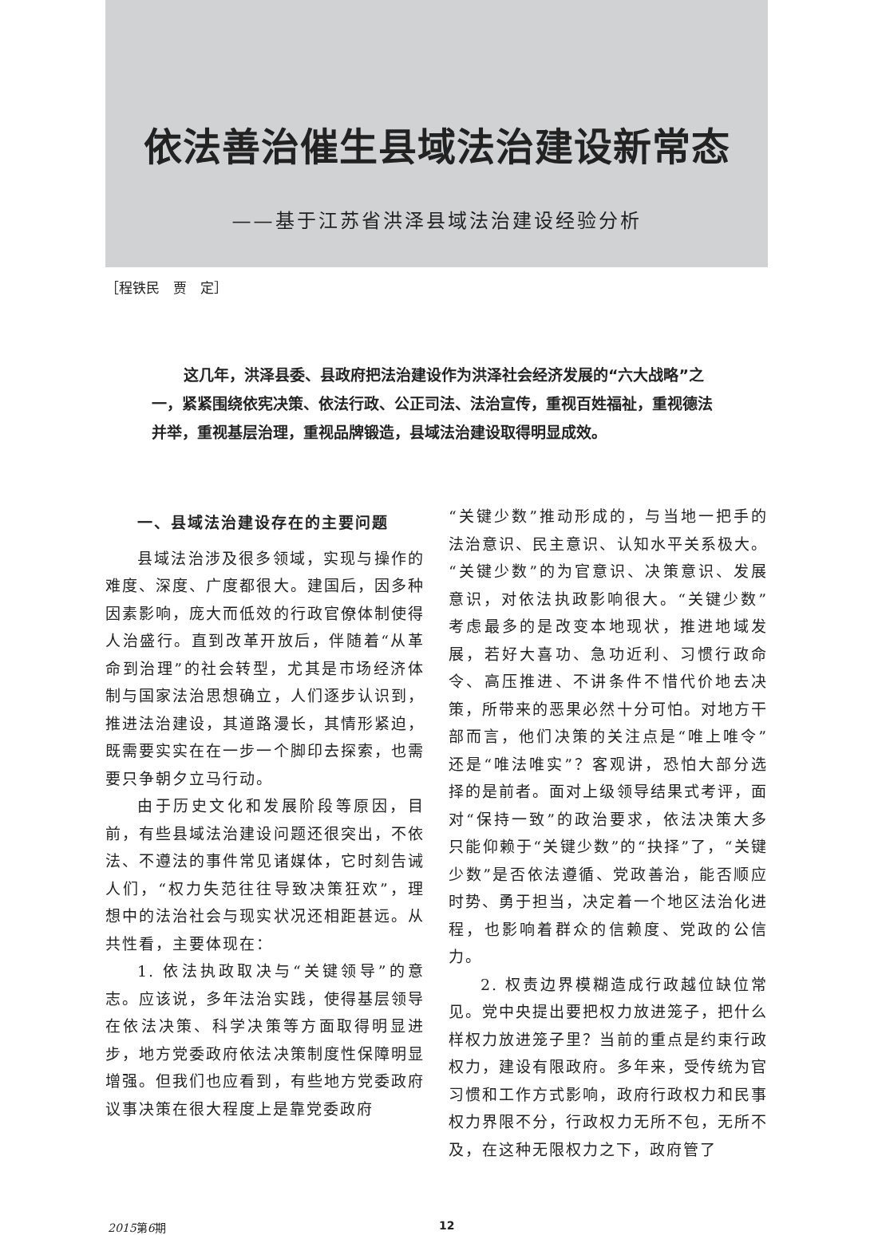依法善治催生县域法治建设新常态
——基于江苏省洪泽县域法治建设经验分析
［程铁民　贾　定］
这几年，洪泽县委、县政府把法治建设作为洪泽社会经济发展的“六大战略”之一，紧紧围绕依宪决策、依法行政、公正司法、法治宣传，重视百姓福祉，重视德法并举，重视基层治理，重视品牌锻造，县域法治建设取得明显成效。
一、县域法治建设存在的主要问题
县域法治涉及很多领域，实现与操作的难度、深度、广度都很大。建国后，因多种因素影响，庞大而低效的行政官僚体制使得人治盛行。直到改革开放后，伴随着“从革命到治理”的社会转型，尤其是市场经济体制与国家法治思想确立，人们逐步认识到，推进法治建设，其道路漫长，其情形紧迫，既需要实实在在一步一个脚印去探索，也需要只争朝夕立马行动。
由于历史文化和发展阶段等原因，目前，有些县域法治建设问题还很突出，不依法、不遵法的事件常见诸媒体，它时刻告诫人们，“权力失范往往导致决策狂欢”，理想中的法治社会与现实状况还相距甚远。从共性看，主要体现在：
1. 依法执政取决与“关键领导”的意志。应该说，多年法治实践，使得基层领导在依法决策、科学决策等方面取得明显进步，地方党委政府依法决策制度性保障明显增强。但我们也应看到，有些地方党委政府议事决策在很大程度上是靠党委政府
“关键少数”推动形成的，与当地一把手的法治意识、民主意识、认知水平关系极大。“关键少数”的为官意识、决策意识、发展意识，对依法执政影响很大。“关键少数”考虑最多的是改变本地现状，推进地域发展，若好大喜功、急功近利、习惯行政命令、高压推进、不讲条件不惜代价地去决策，所带来的恶果必然十分可怕。对地方干部而言，他们决策的关注点是“唯上唯令”还是“唯法唯实”？客观讲，恐怕大部分选择的是前者。面对上级领导结果式考评，面对“保持一致”的政治要求，依法决策大多只能仰赖于“关键少数”的“抉择”了，“关键少数”是否依法遵循、党政善治，能否顺应时势、勇于担当，决定着一个地区法治化进程，也影响着群众的信赖度、党政的公信力。
2. 权责边界模糊造成行政越位缺位常见。党中央提出要把权力放进笼子，把什么样权力放进笼子里？当前的重点是约束行政权力，建设有限政府。多年来，受传统为官习惯和工作方式影响，政府行政权力和民事权力界限不分，行政权力无所不包，无所不及，在这种无限权力之下，政府管了
2015第6期 12